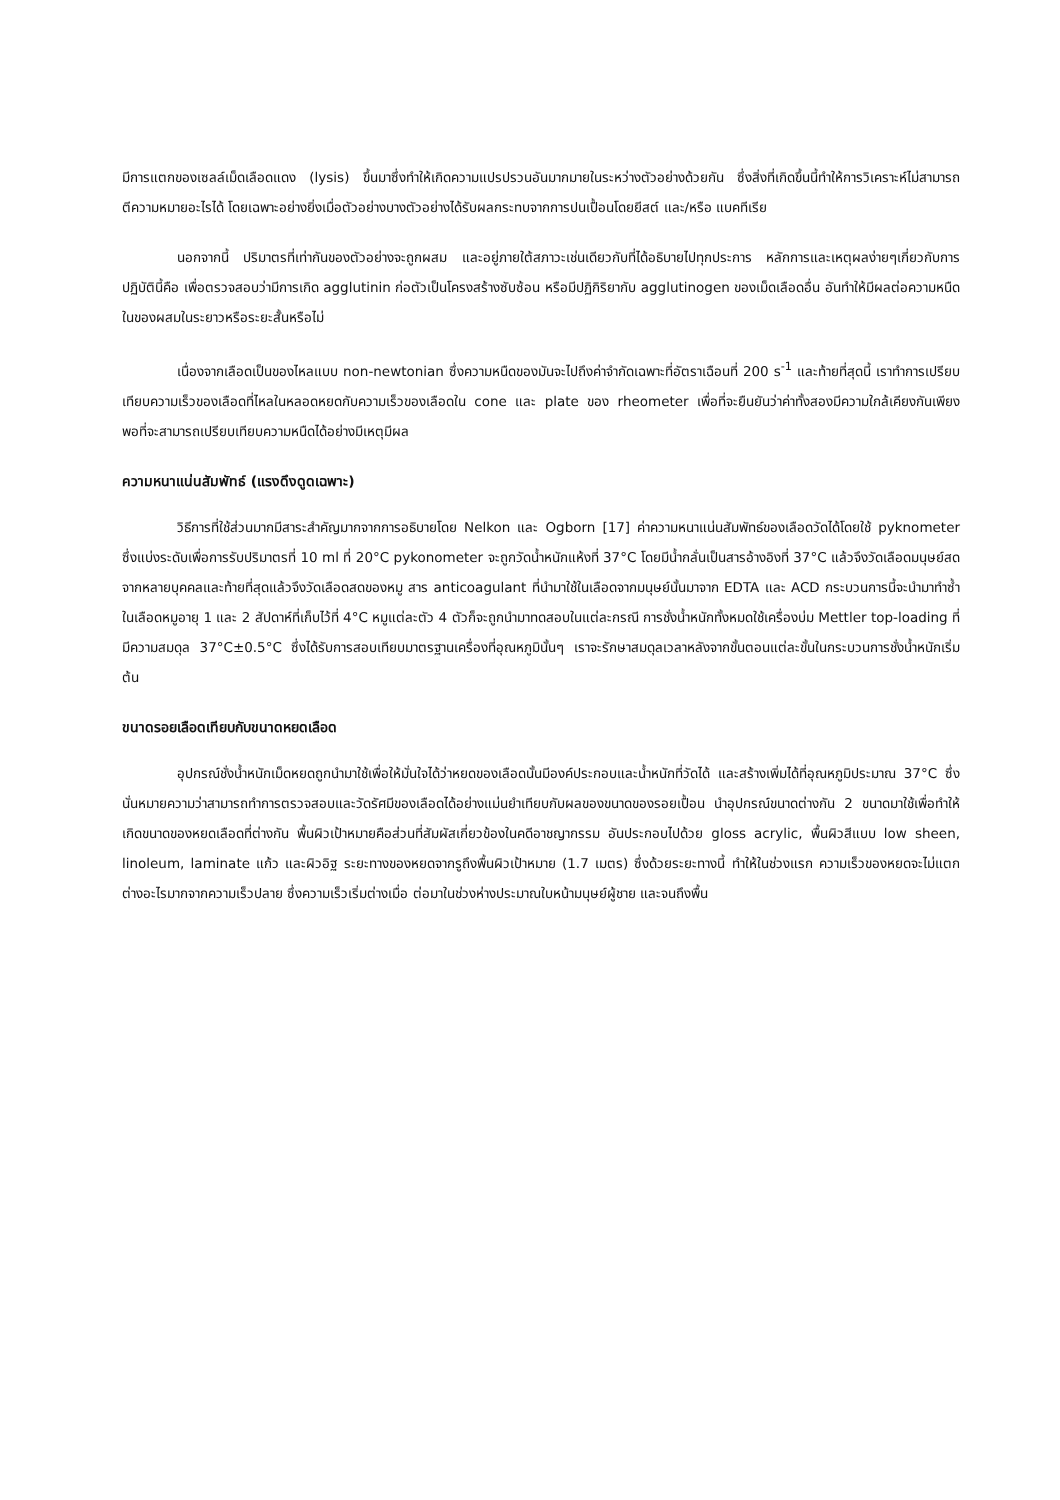มีการแตกของเซลล์เม็ดเลือดแดง (lysis) ขึ้นมาซึ่งทำให้เกิดความแปรปรวนอันมากมายในระหว่างตัวอย่างด้วยกัน ซึ่งสิ่งที่เกิดขึ้นนี้ทำให้การวิเคราะห์ไม่สามารถตีความหมายอะไรได้ โดยเฉพาะอย่างยิ่งเมื่อตัวอย่างบางตัวอย่างได้รับผลกระทบจากการปนเปื้อนโดยยีสต์ และ/หรือ แบคทีเรีย
นอกจากนี้ ปริมาตรที่เท่ากันของตัวอย่างจะถูกผสม และอยู่ภายใต้สภาวะเช่นเดียวกับที่ได้อธิบายไปทุกประการ หลักการและเหตุผลง่ายๆเกี่ยวกับการปฏิบัตินี้คือ เพื่อตรวจสอบว่ามีการเกิด agglutinin ก่อตัวเป็นโครงสร้างซับซ้อน หรือมีปฏิกิริยากับ agglutinogen ของเม็ดเลือดอื่น อันทำให้มีผลต่อความหนืดในของผสมในระยาวหรือระยะสั้นหรือไม่
เนื่องจากเลือดเป็นของไหลแบบ non-newtonian ซึ่งความหนืดของมันจะไปถึงค่าจำกัดเฉพาะที่อัตราเฉือนที่ 200 s<sup>-1</sup> และท้ายที่สุดนี้ เราทำการเปรียบเทียบความเร็วของเลือดที่ไหลในหลอดหยดกับความเร็วของเลือดใน cone และ plate ของ rheometer เพื่อที่จะยืนยันว่าค่าทั้งสองมีความใกล้เคียงกันเพียงพอที่จะสามารถเปรียบเทียบความหนืดได้อย่างมีเหตุมีผล
ความหนาแน่นสัมพัทธ์ (แรงดึงดูดเฉพาะ)
วิธีการที่ใช้ส่วนมากมีสาระสำคัญมากจากการอธิบายโดย Nelkon และ Ogborn [17] ค่าความหนาแน่นสัมพัทธ์ของเลือดวัดได้โดยใช้ pyknometer ซึ่งแบ่งระดับเพื่อการรับปริมาตรที่ 10 ml ที่ 20°C pykonometer จะถูกวัดน้ำหนักแห้งที่ 37°C โดยมีน้ำกลั่นเป็นสารอ้างอิงที่ 37°C แล้วจึงวัดเลือดมนุษย์สดจากหลายบุคคลและท้ายที่สุดแล้วจึงวัดเลือดสดของหมู สาร anticoagulant ที่นำมาใช้ในเลือดจากมนุษย์นั้นมาจาก EDTA และ ACD กระบวนการนี้จะนำมาทำซ้ำในเลือดหมูอายุ 1 และ 2 สัปดาห์ที่เก็บไว้ที่ 4°C หมูแต่ละตัว 4 ตัวก็จะถูกนำมาทดสอบในแต่ละกรณี การชั่งน้ำหนักทั้งหมดใช้เครื่องบ่ม Mettler top-loading ที่มีความสมดุล 37°C±0.5°C ซึ่งได้รับการสอบเทียบมาตรฐานเครื่องที่อุณหภูมินั้นๆ เราจะรักษาสมดุลเวลาหลังจากขั้นตอนแต่ละขั้นในกระบวนการชั่งน้ำหนักเริ่มต้น
ขนาดรอยเลือดเทียบกับขนาดหยดเลือด
อุปกรณ์ชั่งน้ำหนักเม็ดหยดถูกนำมาใช้เพื่อให้มั่นใจได้ว่าหยดของเลือดนั้นมีองค์ประกอบและน้ำหนักที่วัดได้ และสร้างเพิ่มได้ที่อุณหภูมิประมาณ 37°C ซึ่งนั่นหมายความว่าสามารถทำการตรวจสอบและวัดรัศมีของเลือดได้อย่างแม่นยำเทียบกับผลของขนาดของรอยเปื้อน นำอุปกรณ์ขนาดต่างกัน 2 ขนาดมาใช้เพื่อทำให้เกิดขนาดของหยดเลือดที่ต่างกัน พื้นผิวเป้าหมายคือส่วนที่สัมผัสเกี่ยวข้องในคดีอาชญากรรม อันประกอบไปด้วย gloss acrylic, พื้นผิวสีแบบ low sheen, linoleum, laminate แก้ว และผิวอิฐ ระยะทางของหยดจากรูถึงพื้นผิวเป้าหมาย (1.7 เมตร) ซึ่งด้วยระยะทางนี้ ทำให้ในช่วงแรก ความเร็วของหยดจะไม่แตกต่างอะไรมากจากความเร็วปลาย ซึ่งความเร็วเริ่มต่างเมื่อ ต่อมาในช่วงห่างประมาณใบหน้ามนุษย์ผู้ชาย และจนถึงพื้น